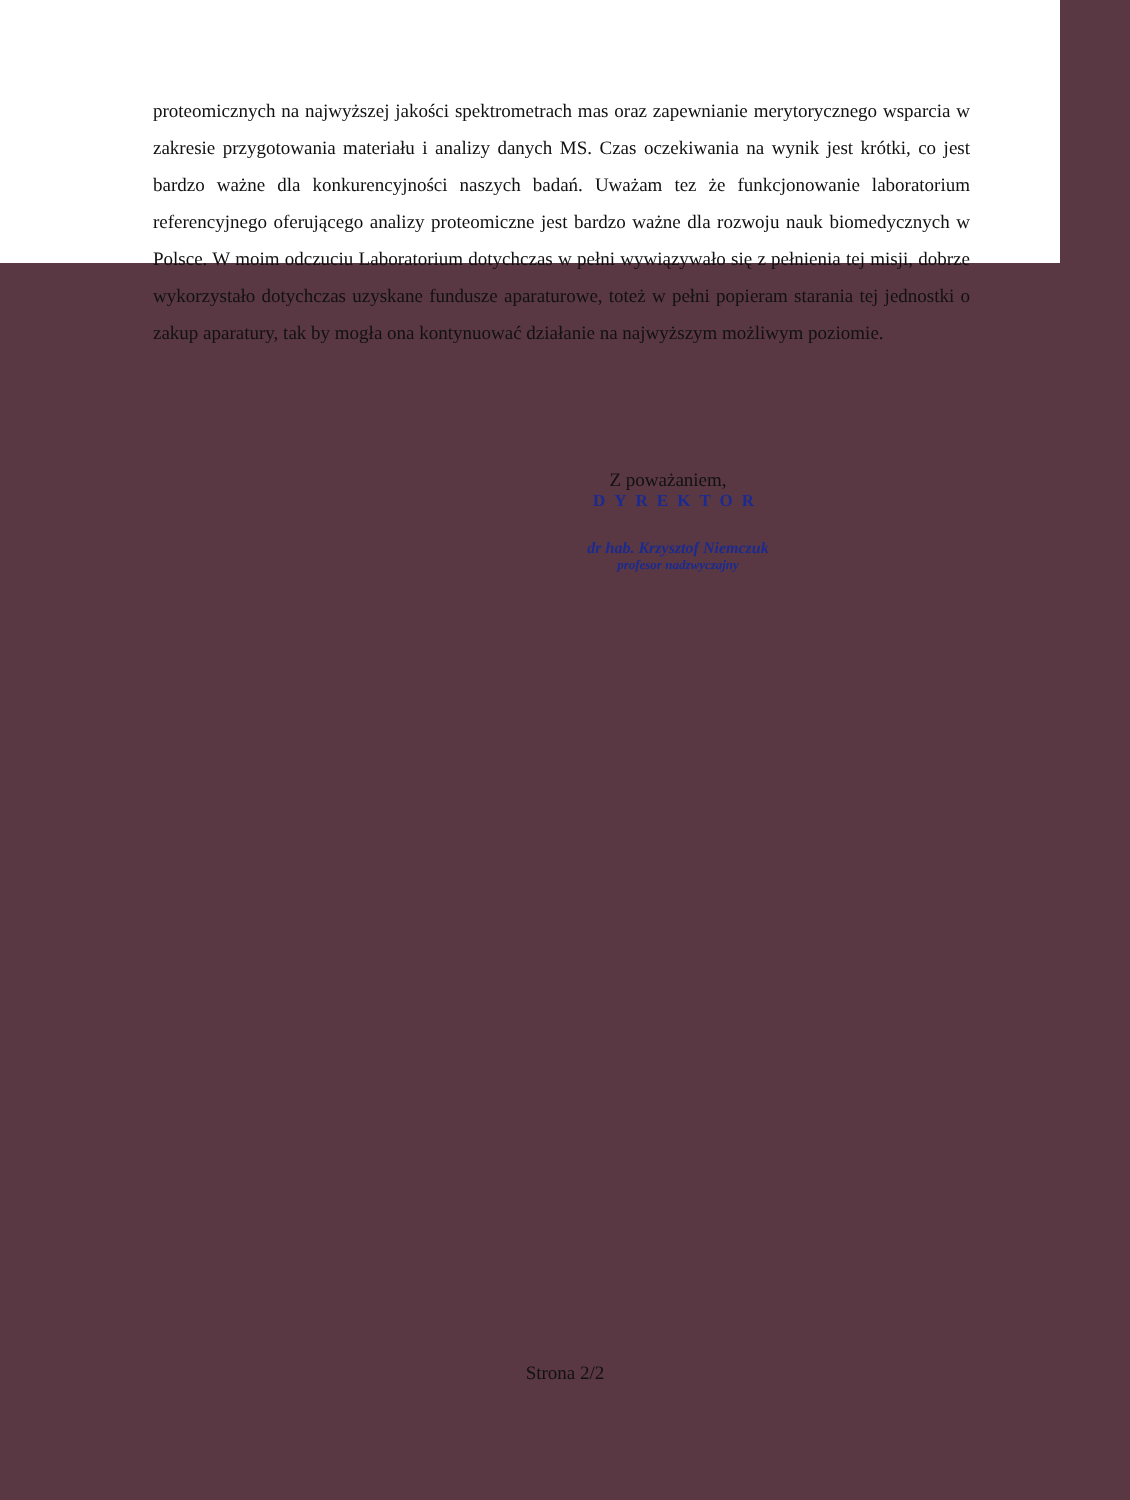proteomicznych na najwyższej jakości spektrometrach mas oraz zapewnianie merytorycznego wsparcia w zakresie przygotowania materiału i analizy danych MS. Czas oczekiwania na wynik jest krótki, co jest bardzo ważne dla konkurencyjności naszych badań. Uważam tez że funkcjonowanie laboratorium referencyjnego oferującego analizy proteomiczne jest bardzo ważne dla rozwoju nauk biomedycznych w Polsce. W moim odczuciu Laboratorium dotychczas w pełni wywiązywało się z pełnienia tej misji, dobrze wykorzystało dotychczas uzyskane fundusze aparaturowe, toteż w pełni popieram starania tej jednostki o zakup aparatury, tak by mogła ona kontynuować działanie na najwyższym możliwym poziomie.
Z poważaniem,
DYREKTOR
dr hab. Krzysztof Niemczuk
profesor nadzwyczajny
Strona 2/2